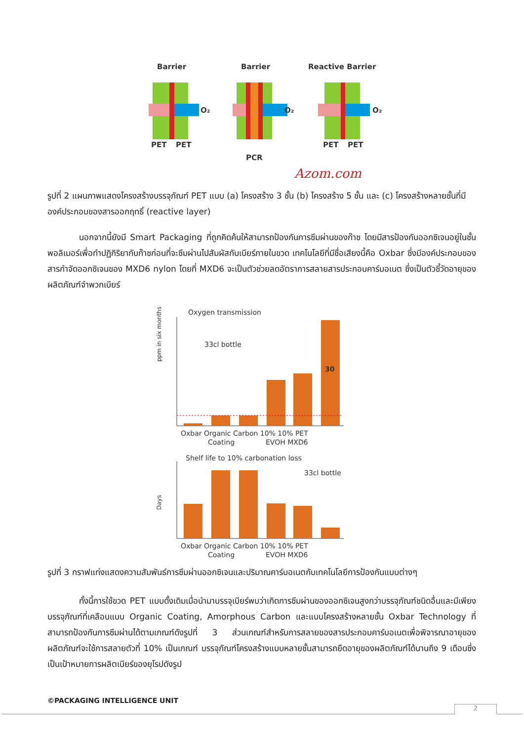Barrier
Barrier
Reactive Barrier
O₂
PET
PET
O₂
PCR
O₂
PET
PET
Azom.com
รูปที่ 2 แผนภาพแสดงโครงสร้างบรรจุภัณฑ์ PET แบบ (a) โครงสร้าง 3 ชั้น (b) โครงสร้าง 5 ชั้น และ (c) โครงสร้างหลายชั้นที่มีองค์ประกอบของสารออกฤทธิ์ (reactive layer)
นอกจากนี้ยังมี Smart Packaging ที่ถูกคิดค้นให้สามารถป้องกันการซึมผ่านของก๊าซ โดยมีสารป้องกันออกซิเจนอยู่ในชั้นพอลิเมอร์เพื่อทำปฏิกิริยากับก๊าซก่อนที่จะซึมผ่านไปสัมผัสกับเบียร์ภายในขวด เทคโนโลยีที่มีชื่อเสียงนี้คือ Oxbar ซึ่งมีองค์ประกอบของสารกำจัดออกซิเจนของ MXD6 nylon โดยที่ MXD6 จะเป็นตัวช่วยลดอัตราการสลายสารประกอบคาร์บอเนต ซึ่งเป็นตัวชี้วัดอายุของผลิตภัณฑ์จำพวกเบียร์
Oxygen transmission
33cl bottle
ppm in six months
30
Oxbar Organic Carbon 10% 10% PET
Coating
EVOH MXD6
Shelf life to 10% carbonation loss
33cl bottle
Days
Oxbar Organic Carbon 10% 10% PET
Coating
EVOH MXD6
รูปที่ 3 กราฟแท่งแสดงความสัมพันธ์การซึมผ่านออกซิเจนและปริมาณคาร์บอเนตกับเทคโนโลยีการป้องกันแบบต่างๆ
ทั้งนี้การใช้ขวด PET แบบดั้งเดิมเมื่อนำมาบรรจุเบียร์พบว่าเกิดการซึมผ่านของออกซิเจนสูงกว่าบรรจุภัณฑ์ชนิดอื่นและมีเพียงบรรจุภัณฑ์ที่เคลือบแบบ Organic Coating, Amorphous Carbon และแบบโครงสร้างหลายชั้น Oxbar Technology ที่สามารถป้องกันการซึมผ่านได้ตามเกณฑ์ดังรูปที่ 3 ส่วนเกณฑ์สำหรับการสลายของสารประกอบคาร์บอเนตเพื่อพิจารณาอายุของผลิตภัณฑ์จะใช้การสลายตัวที่ 10% เป็นเกณฑ์ บรรจุภัณฑ์โครงสร้างแบบหลายชั้นสามารถยืดอายุของผลิตภัณฑ์ได้นานถึง 9 เดือนซึ่งเป็นเป้าหมายการผลิตเบียร์ของยุโรปดังรูป
©PACKAGING INTELLIGENCE UNIT
2